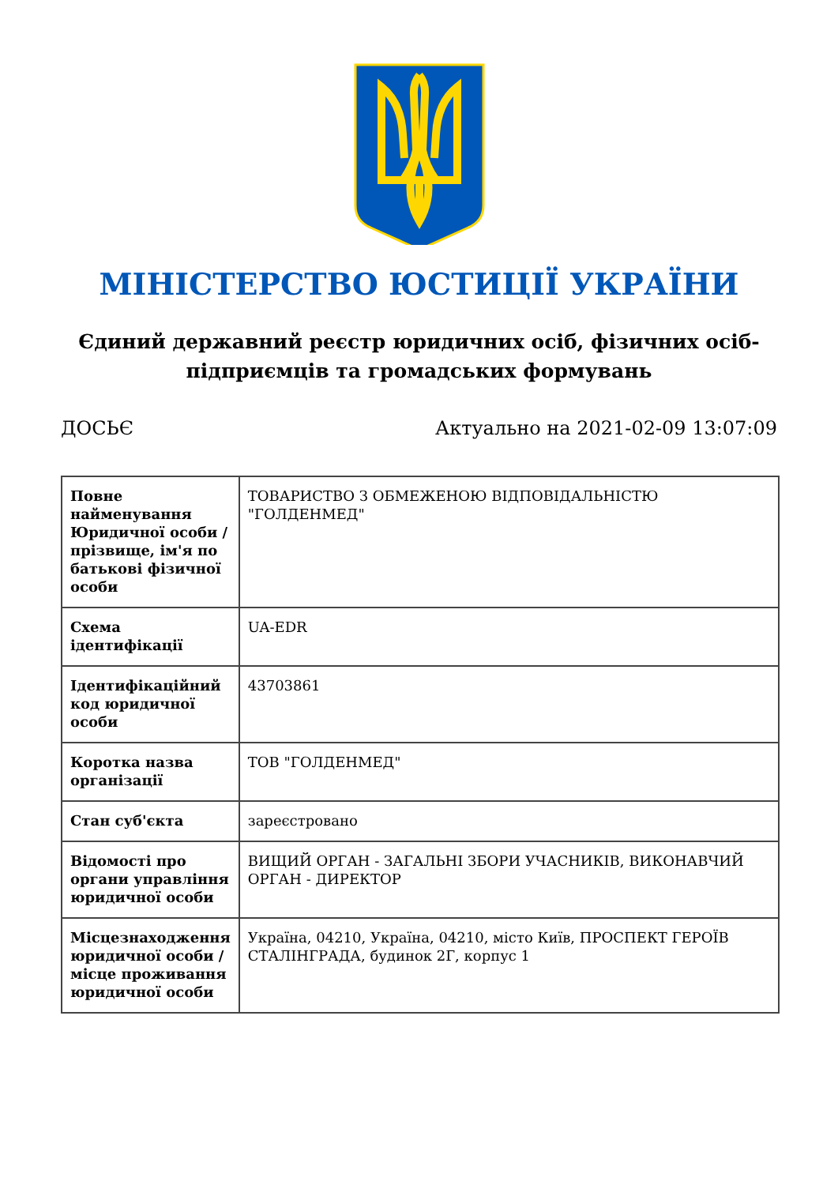МІНІСТЕРСТВО ЮСТИЦІЇ УКРАЇНИ
Єдиний державний реєстр юридичних осіб, фізичних осіб-підприємців та громадських формувань
ДОСЬЄ Актуально на 2021-02-09 13:07:09
| Повне найменування Юридичної особи / прізвище, ім'я по батькові фізичної особи | ТОВАРИСТВО З ОБМЕЖЕНОЮ ВІДПОВІДАЛЬНІСТЮ "ГОЛДЕНМЕД" |
| Схема ідентифікації | UA-EDR |
| Ідентифікаційний код юридичної особи | 43703861 |
| Коротка назва організації | ТОВ "ГОЛДЕНМЕД" |
| Стан суб'єкта | зареєстровано |
| Відомості про органи управління юридичної особи | ВИЩИЙ ОРГАН - ЗАГАЛЬНІ ЗБОРИ УЧАСНИКІВ, ВИКОНАВЧИЙ ОРГАН - ДИРЕКТОР |
| Місцезнаходження юридичної особи / місце проживання юридичної особи | Україна, 04210, Україна, 04210, місто Київ, ПРОСПЕКТ ГЕРОЇВ СТАЛІНГРАДА, будинок 2Г, корпус 1 |